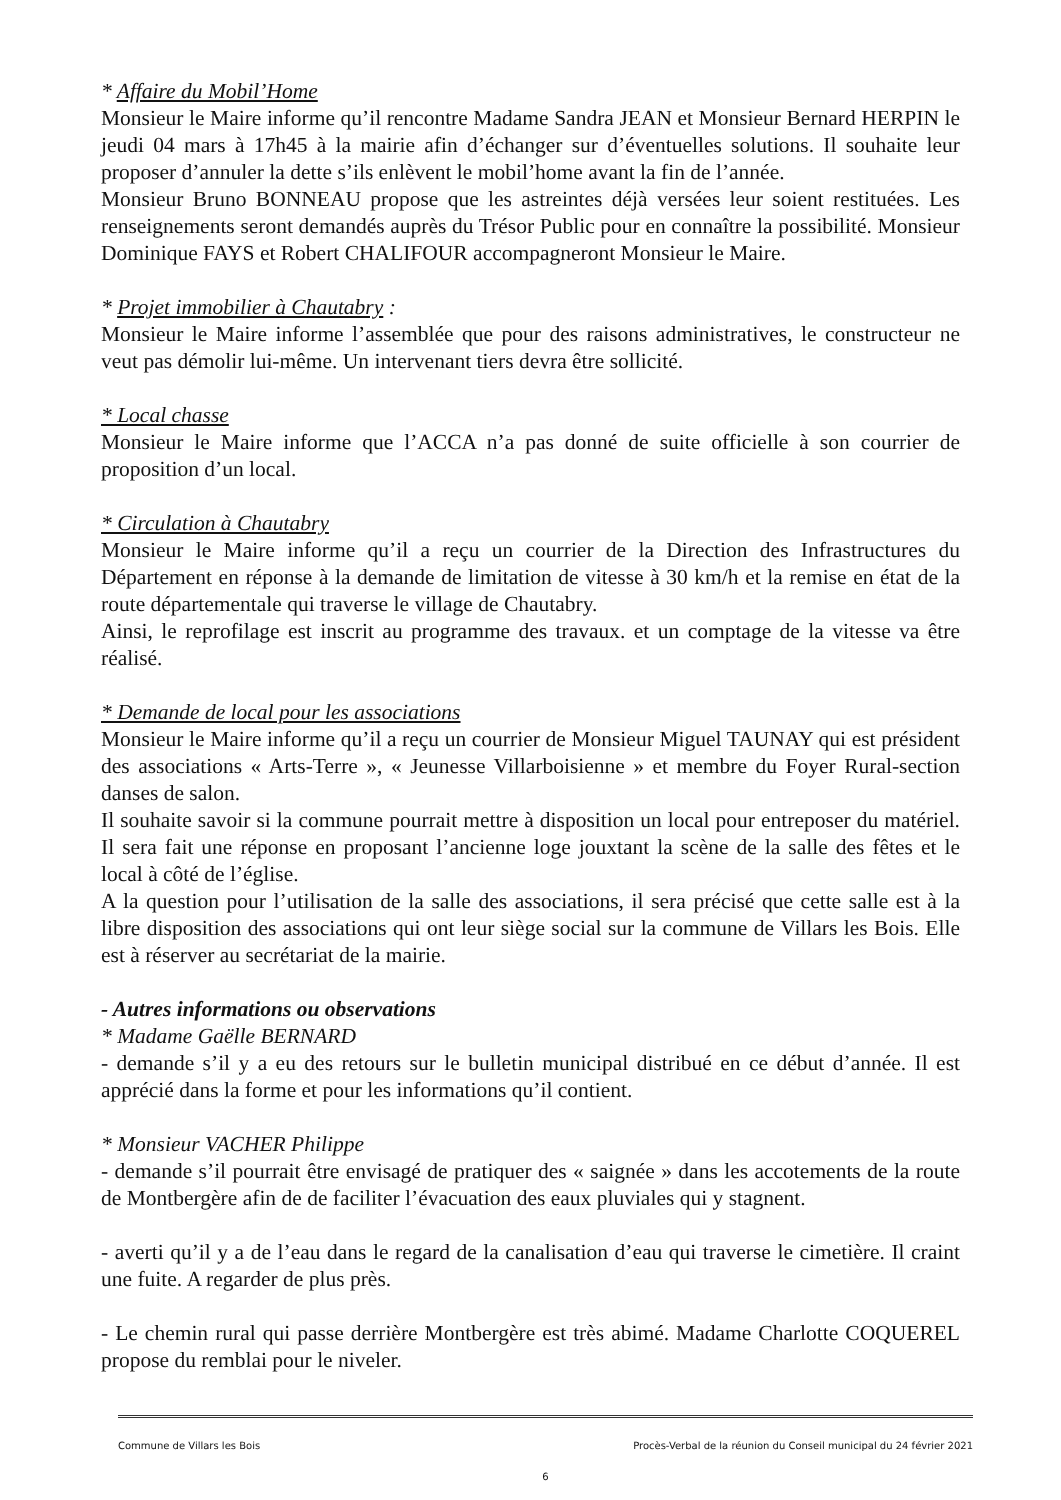* Affaire du Mobil’Home
Monsieur le Maire informe qu’il rencontre Madame Sandra JEAN et Monsieur Bernard HERPIN le jeudi 04 mars à 17h45 à la mairie afin d’échanger sur d’éventuelles solutions. Il souhaite leur proposer d’annuler la dette s’ils enlèvent le mobil’home avant la fin de l’année.
Monsieur Bruno BONNEAU propose que les astreintes déjà versées leur soient restituées. Les renseignements seront demandés auprès du Trésor Public pour en connaître la possibilité. Monsieur Dominique FAYS et Robert CHALIFOUR accompagneront Monsieur le Maire.
* Projet immobilier à Chautabry :
Monsieur le Maire informe l’assemblée que pour des raisons administratives, le constructeur ne veut pas démolir lui-même. Un intervenant tiers devra être sollicité.
* Local chasse
Monsieur le Maire informe que l’ACCA n’a pas donné de suite officielle à son courrier de proposition d’un local.
* Circulation à Chautabry
Monsieur le Maire informe qu’il a reçu un courrier de la Direction des Infrastructures du Département en réponse à la demande de limitation de vitesse à 30 km/h et la remise en état de la route départementale qui traverse le village de Chautabry.
Ainsi, le reprofilage est inscrit au programme des travaux. et un comptage de la vitesse va être réalisé.
* Demande de local pour les associations
Monsieur le Maire informe qu’il a reçu un courrier de Monsieur Miguel TAUNAY qui est président des associations « Arts-Terre », « Jeunesse Villarboisienne » et membre du Foyer Rural-section danses de salon.
Il souhaite savoir si la commune pourrait mettre à disposition un local pour entreposer du matériel. Il sera fait une réponse en proposant l’ancienne loge jouxtant la scène de la salle des fêtes et le local à côté de l’église.
A la question pour l’utilisation de la salle des associations, il sera précisé que cette salle est à la libre disposition des associations qui ont leur siège social sur la commune de Villars les Bois. Elle est à réserver au secrétariat de la mairie.
- Autres informations ou observations
* Madame Gaëlle BERNARD
- demande s’il y a eu des retours sur le bulletin municipal distribué en ce début d’année. Il est apprécié dans la forme et pour les informations qu’il contient.
* Monsieur VACHER Philippe
- demande s’il pourrait être envisagé de pratiquer des « saignée » dans les accotements de la route de Montbergère afin de de faciliter l’évacuation des eaux pluviales qui y stagnent.
- averti qu’il y a de l’eau dans le regard de la canalisation d’eau qui traverse le cimetière. Il craint une fuite. A regarder de plus près.
- Le chemin rural qui passe derrière Montbergère est très abimé. Madame Charlotte COQUEREL propose du remblai pour le niveler.
Commune de Villars les Bois Procès-Verbal de la réunion du Conseil municipal du 24 février 2021
6